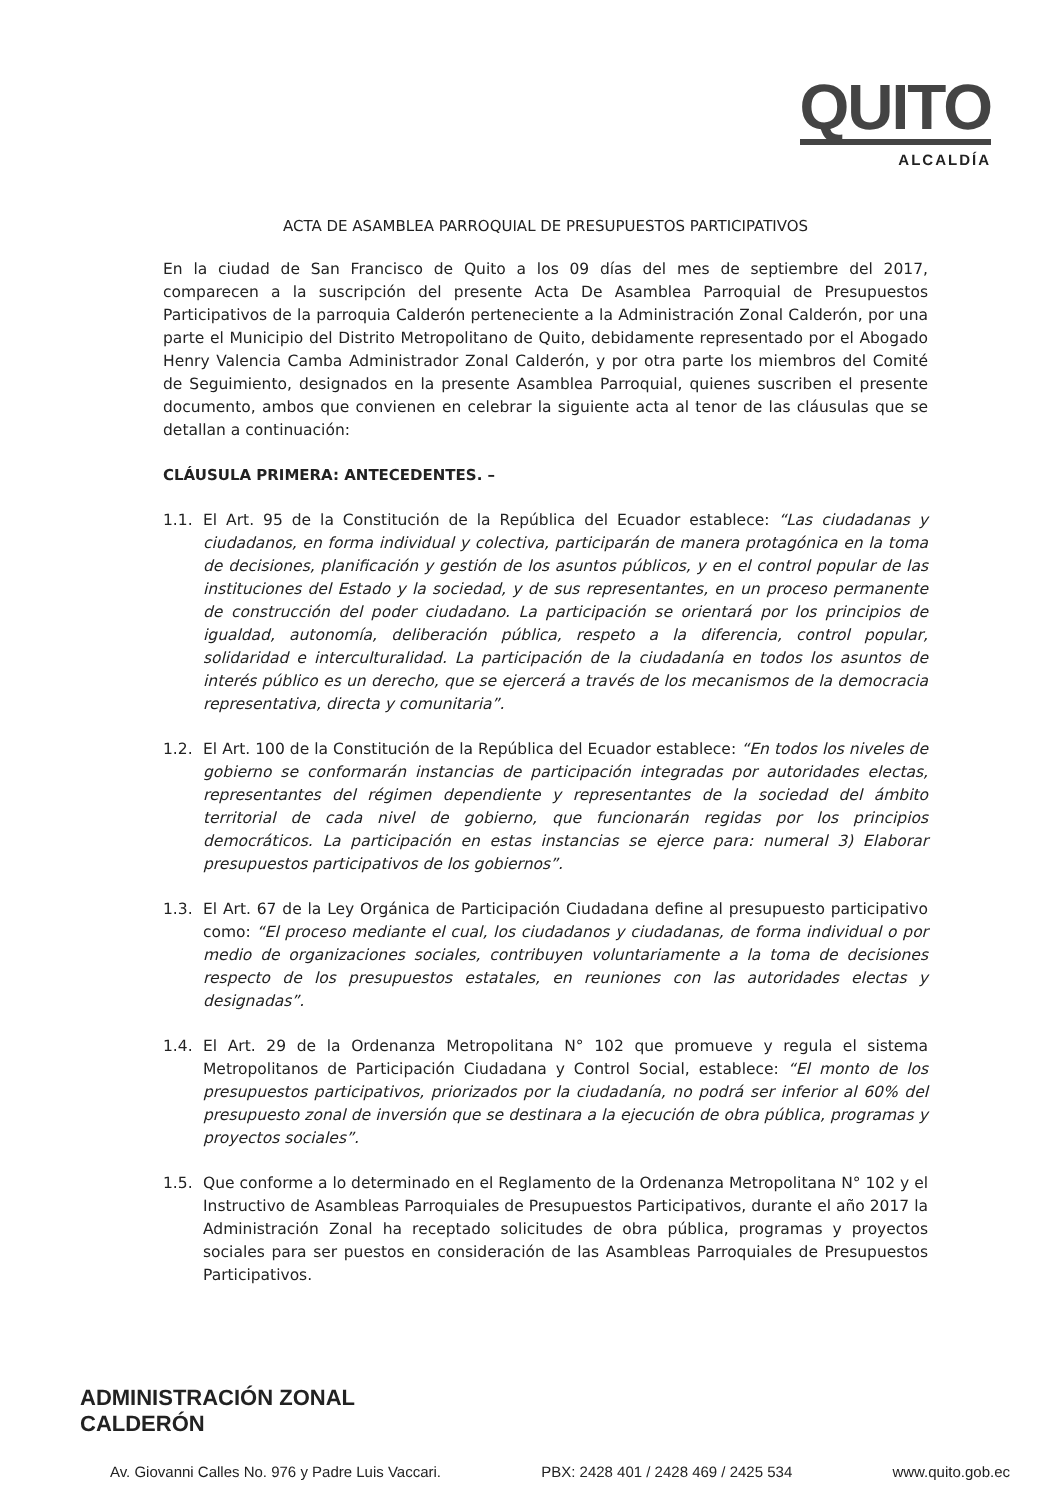QUITO
ALCALDÍA
ACTA DE ASAMBLEA PARROQUIAL DE PRESUPUESTOS PARTICIPATIVOS
En la ciudad de San Francisco de Quito a los 09 días del mes de septiembre del 2017, comparecen a la suscripción del presente Acta De Asamblea Parroquial de Presupuestos Participativos de la parroquia Calderón perteneciente a la Administración Zonal Calderón, por una parte el Municipio del Distrito Metropolitano de Quito, debidamente representado por el Abogado Henry Valencia Camba Administrador Zonal Calderón, y por otra parte los miembros del Comité de Seguimiento, designados en la presente Asamblea Parroquial, quienes suscriben el presente documento, ambos que convienen en celebrar la siguiente acta al tenor de las cláusulas que se detallan a continuación:
CLÁUSULA PRIMERA: ANTECEDENTES. –
1.1. El Art. 95 de la Constitución de la República del Ecuador establece: “Las ciudadanas y ciudadanos, en forma individual y colectiva, participarán de manera protagónica en la toma de decisiones, planificación y gestión de los asuntos públicos, y en el control popular de las instituciones del Estado y la sociedad, y de sus representantes, en un proceso permanente de construcción del poder ciudadano. La participación se orientará por los principios de igualdad, autonomía, deliberación pública, respeto a la diferencia, control popular, solidaridad e interculturalidad. La participación de la ciudadanía en todos los asuntos de interés público es un derecho, que se ejercerá a través de los mecanismos de la democracia representativa, directa y comunitaria”.
1.2. El Art. 100 de la Constitución de la República del Ecuador establece: “En todos los niveles de gobierno se conformarán instancias de participación integradas por autoridades electas, representantes del régimen dependiente y representantes de la sociedad del ámbito territorial de cada nivel de gobierno, que funcionarán regidas por los principios democráticos. La participación en estas instancias se ejerce para: numeral 3) Elaborar presupuestos participativos de los gobiernos”.
1.3. El Art. 67 de la Ley Orgánica de Participación Ciudadana define al presupuesto participativo como: “El proceso mediante el cual, los ciudadanos y ciudadanas, de forma individual o por medio de organizaciones sociales, contribuyen voluntariamente a la toma de decisiones respecto de los presupuestos estatales, en reuniones con las autoridades electas y designadas”.
1.4. El Art. 29 de la Ordenanza Metropolitana N° 102 que promueve y regula el sistema Metropolitanos de Participación Ciudadana y Control Social, establece: “El monto de los presupuestos participativos, priorizados por la ciudadanía, no podrá ser inferior al 60% del presupuesto zonal de inversión que se destinara a la ejecución de obra pública, programas y proyectos sociales”.
1.5. Que conforme a lo determinado en el Reglamento de la Ordenanza Metropolitana N° 102 y el Instructivo de Asambleas Parroquiales de Presupuestos Participativos, durante el año 2017 la Administración Zonal ha receptado solicitudes de obra pública, programas y proyectos sociales para ser puestos en consideración de las Asambleas Parroquiales de Presupuestos Participativos.
ADMINISTRACIÓN ZONAL
CALDERÓN
Av. Giovanni Calles No. 976 y Padre Luis Vaccari. PBX: 2428 401 / 2428 469 / 2425 534 www.quito.gob.ec